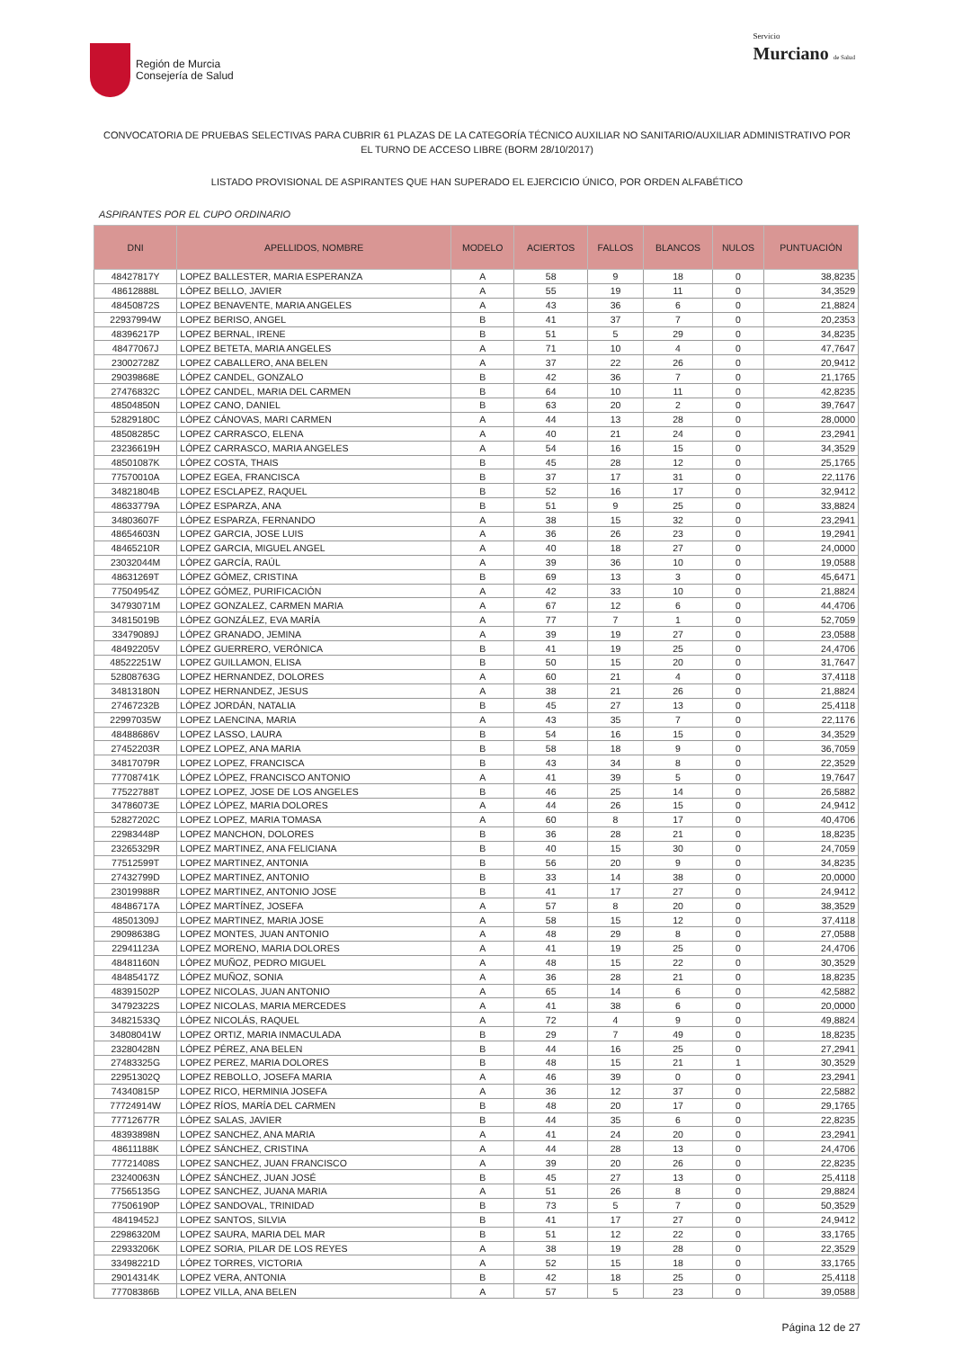Región de Murcia
Consejería de Salud
Servicio
Murciano de Salud
CONVOCATORIA DE PRUEBAS SELECTIVAS PARA CUBRIR 61 PLAZAS DE LA CATEGORÍA TÉCNICO AUXILIAR NO SANITARIO/AUXILIAR ADMINISTRATIVO POR EL TURNO DE ACCESO LIBRE (BORM 28/10/2017)
LISTADO PROVISIONAL DE ASPIRANTES QUE HAN SUPERADO EL EJERCICIO ÚNICO, POR ORDEN ALFABÉTICO
ASPIRANTES POR EL CUPO ORDINARIO
| DNI | APELLIDOS, NOMBRE | MODELO | ACIERTOS | FALLOS | BLANCOS | NULOS | PUNTUACIÓN |
| --- | --- | --- | --- | --- | --- | --- | --- |
| 48427817Y | LOPEZ BALLESTER, MARIA ESPERANZA | A | 58 | 9 | 18 | 0 | 38,8235 |
| 48612888L | LÓPEZ BELLO, JAVIER | A | 55 | 19 | 11 | 0 | 34,3529 |
| 48450872S | LOPEZ BENAVENTE, MARIA ANGELES | A | 43 | 36 | 6 | 0 | 21,8824 |
| 22937994W | LOPEZ BERISO, ANGEL | B | 41 | 37 | 7 | 0 | 20,2353 |
| 48396217P | LOPEZ BERNAL, IRENE | B | 51 | 5 | 29 | 0 | 34,8235 |
| 48477067J | LOPEZ BETETA, MARIA ANGELES | A | 71 | 10 | 4 | 0 | 47,7647 |
| 23002728Z | LOPEZ CABALLERO, ANA BELEN | A | 37 | 22 | 26 | 0 | 20,9412 |
| 29039868E | LÓPEZ CANDEL, GONZALO | B | 42 | 36 | 7 | 0 | 21,1765 |
| 27476832C | LÓPEZ CANDEL, MARIA DEL CARMEN | B | 64 | 10 | 11 | 0 | 42,8235 |
| 48504850N | LOPEZ CANO, DANIEL | B | 63 | 20 | 2 | 0 | 39,7647 |
| 52829180C | LÓPEZ CÁNOVAS, MARI CARMEN | A | 44 | 13 | 28 | 0 | 28,0000 |
| 48508285C | LOPEZ CARRASCO, ELENA | A | 40 | 21 | 24 | 0 | 23,2941 |
| 23236619H | LÓPEZ CARRASCO, MARIA ANGELES | A | 54 | 16 | 15 | 0 | 34,3529 |
| 48501087K | LÓPEZ COSTA, THAIS | B | 45 | 28 | 12 | 0 | 25,1765 |
| 77570010A | LOPEZ EGEA, FRANCISCA | B | 37 | 17 | 31 | 0 | 22,1176 |
| 34821804B | LOPEZ ESCLAPEZ, RAQUEL | B | 52 | 16 | 17 | 0 | 32,9412 |
| 48633779A | LÓPEZ ESPARZA, ANA | B | 51 | 9 | 25 | 0 | 33,8824 |
| 34803607F | LÓPEZ ESPARZA, FERNANDO | A | 38 | 15 | 32 | 0 | 23,2941 |
| 48654603N | LOPEZ GARCIA, JOSE LUIS | A | 36 | 26 | 23 | 0 | 19,2941 |
| 48465210R | LOPEZ GARCIA, MIGUEL ANGEL | A | 40 | 18 | 27 | 0 | 24,0000 |
| 23032044M | LÓPEZ GARCÍA, RAÚL | A | 39 | 36 | 10 | 0 | 19,0588 |
| 48631269T | LÓPEZ GÓMEZ, CRISTINA | B | 69 | 13 | 3 | 0 | 45,6471 |
| 77504954Z | LÓPEZ GÓMEZ, PURIFICACIÓN | A | 42 | 33 | 10 | 0 | 21,8824 |
| 34793071M | LOPEZ GONZALEZ, CARMEN MARIA | A | 67 | 12 | 6 | 0 | 44,4706 |
| 34815019B | LÓPEZ GONZÁLEZ, EVA MARÍA | A | 77 | 7 | 1 | 0 | 52,7059 |
| 33479089J | LÓPEZ GRANADO, JEMINA | A | 39 | 19 | 27 | 0 | 23,0588 |
| 48492205V | LÓPEZ GUERRERO, VERÓNICA | B | 41 | 19 | 25 | 0 | 24,4706 |
| 48522251W | LOPEZ GUILLAMON, ELISA | B | 50 | 15 | 20 | 0 | 31,7647 |
| 52808763G | LOPEZ HERNANDEZ, DOLORES | A | 60 | 21 | 4 | 0 | 37,4118 |
| 34813180N | LOPEZ HERNANDEZ, JESUS | A | 38 | 21 | 26 | 0 | 21,8824 |
| 27467232B | LÓPEZ JORDÁN, NATALIA | B | 45 | 27 | 13 | 0 | 25,4118 |
| 22997035W | LOPEZ LAENCINA, MARIA | A | 43 | 35 | 7 | 0 | 22,1176 |
| 48488686V | LOPEZ LASSO, LAURA | B | 54 | 16 | 15 | 0 | 34,3529 |
| 27452203R | LOPEZ LOPEZ, ANA MARIA | B | 58 | 18 | 9 | 0 | 36,7059 |
| 34817079R | LOPEZ LOPEZ, FRANCISCA | B | 43 | 34 | 8 | 0 | 22,3529 |
| 77708741K | LÓPEZ LÓPEZ, FRANCISCO ANTONIO | A | 41 | 39 | 5 | 0 | 19,7647 |
| 77522788T | LOPEZ LOPEZ, JOSE DE LOS ANGELES | B | 46 | 25 | 14 | 0 | 26,5882 |
| 34786073E | LÓPEZ LÓPEZ, MARIA DOLORES | A | 44 | 26 | 15 | 0 | 24,9412 |
| 52827202C | LOPEZ LOPEZ, MARIA TOMASA | A | 60 | 8 | 17 | 0 | 40,4706 |
| 22983448P | LOPEZ MANCHON, DOLORES | B | 36 | 28 | 21 | 0 | 18,8235 |
| 23265329R | LOPEZ MARTINEZ, ANA FELICIANA | B | 40 | 15 | 30 | 0 | 24,7059 |
| 77512599T | LOPEZ MARTINEZ, ANTONIA | B | 56 | 20 | 9 | 0 | 34,8235 |
| 27432799D | LOPEZ MARTINEZ, ANTONIO | B | 33 | 14 | 38 | 0 | 20,0000 |
| 23019988R | LOPEZ MARTINEZ, ANTONIO JOSE | B | 41 | 17 | 27 | 0 | 24,9412 |
| 48486717A | LÓPEZ MARTÍNEZ, JOSEFA | A | 57 | 8 | 20 | 0 | 38,3529 |
| 48501309J | LOPEZ MARTINEZ, MARIA JOSE | A | 58 | 15 | 12 | 0 | 37,4118 |
| 29098638G | LOPEZ MONTES, JUAN ANTONIO | A | 48 | 29 | 8 | 0 | 27,0588 |
| 22941123A | LOPEZ MORENO, MARIA DOLORES | A | 41 | 19 | 25 | 0 | 24,4706 |
| 48481160N | LÓPEZ MUÑOZ, PEDRO MIGUEL | A | 48 | 15 | 22 | 0 | 30,3529 |
| 48485417Z | LÓPEZ MUÑOZ, SONIA | A | 36 | 28 | 21 | 0 | 18,8235 |
| 48391502P | LOPEZ NICOLAS, JUAN ANTONIO | A | 65 | 14 | 6 | 0 | 42,5882 |
| 34792322S | LOPEZ NICOLAS, MARIA MERCEDES | A | 41 | 38 | 6 | 0 | 20,0000 |
| 34821533Q | LÓPEZ NICOLÁS, RAQUEL | A | 72 | 4 | 9 | 0 | 49,8824 |
| 34808041W | LOPEZ ORTIZ, MARIA INMACULADA | B | 29 | 7 | 49 | 0 | 18,8235 |
| 23280428N | LÓPEZ PÉREZ, ANA BELEN | B | 44 | 16 | 25 | 0 | 27,2941 |
| 27483325G | LOPEZ PEREZ, MARIA DOLORES | B | 48 | 15 | 21 | 1 | 30,3529 |
| 22951302Q | LOPEZ REBOLLO, JOSEFA MARIA | A | 46 | 39 | 0 | 0 | 23,2941 |
| 74340815P | LOPEZ RICO, HERMINIA JOSEFA | A | 36 | 12 | 37 | 0 | 22,5882 |
| 77724914W | LÓPEZ RÍOS, MARÍA DEL CARMEN | B | 48 | 20 | 17 | 0 | 29,1765 |
| 77712677R | LÓPEZ SALAS, JAVIER | B | 44 | 35 | 6 | 0 | 22,8235 |
| 48393898N | LOPEZ SANCHEZ, ANA MARIA | A | 41 | 24 | 20 | 0 | 23,2941 |
| 48611188K | LÓPEZ SÁNCHEZ, CRISTINA | A | 44 | 28 | 13 | 0 | 24,4706 |
| 77721408S | LOPEZ SANCHEZ, JUAN FRANCISCO | A | 39 | 20 | 26 | 0 | 22,8235 |
| 23240063N | LÓPEZ SÁNCHEZ, JUAN JOSÉ | B | 45 | 27 | 13 | 0 | 25,4118 |
| 77565135G | LOPEZ SANCHEZ, JUANA MARIA | A | 51 | 26 | 8 | 0 | 29,8824 |
| 77506190P | LÓPEZ SANDOVAL, TRINIDAD | B | 73 | 5 | 7 | 0 | 50,3529 |
| 48419452J | LOPEZ SANTOS, SILVIA | B | 41 | 17 | 27 | 0 | 24,9412 |
| 22986320M | LOPEZ SAURA, MARIA DEL MAR | B | 51 | 12 | 22 | 0 | 33,1765 |
| 22933206K | LOPEZ SORIA, PILAR DE LOS REYES | A | 38 | 19 | 28 | 0 | 22,3529 |
| 33498221D | LÓPEZ TORRES, VICTORIA | A | 52 | 15 | 18 | 0 | 33,1765 |
| 29014314K | LOPEZ VERA, ANTONIA | B | 42 | 18 | 25 | 0 | 25,4118 |
| 77708386B | LOPEZ VILLA, ANA BELEN | A | 57 | 5 | 23 | 0 | 39,0588 |
Página 12 de 27